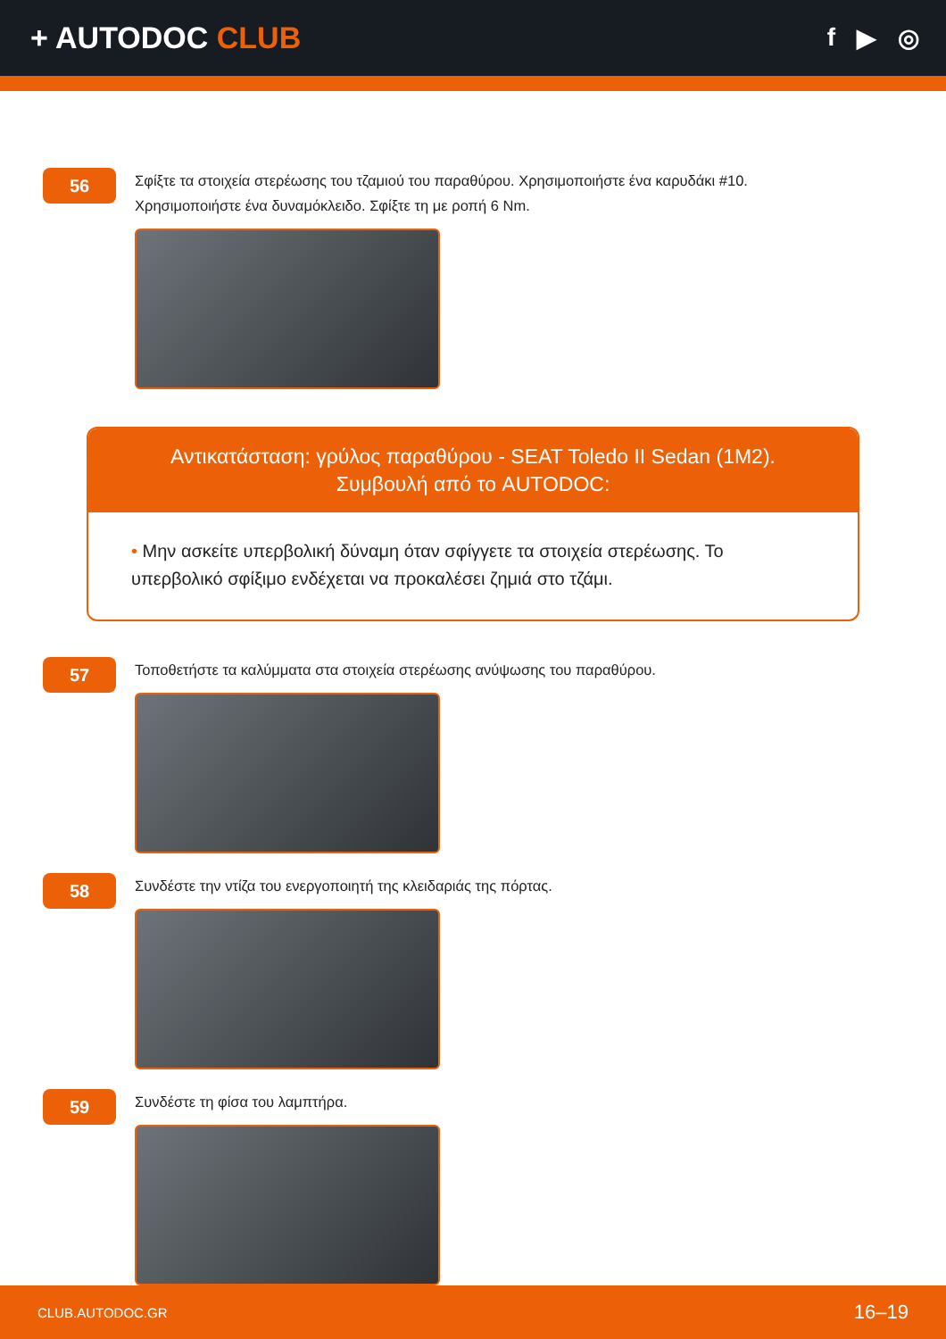+ AUTODOC CLUB
f ▶ ◎
56
Σφίξτε τα στοιχεία στερέωσης του τζαμιού του παραθύρου. Χρησιμοποιήστε ένα καρυδάκι #10.
Χρησιμοποιήστε ένα δυναμόκλειδο. Σφίξτε τη με ροπή 6 Nm.
Αντικατάσταση: γρύλος παραθύρου - SEAT Toledo II Sedan (1M2).
Συμβουλή από το AUTODOC:
• Μην ασκείτε υπερβολική δύναμη όταν σφίγγετε τα στοιχεία στερέωσης. Το υπερβολικό σφίξιμο ενδέχεται να προκαλέσει ζημιά στο τζάμι.
57
Τοποθετήστε τα καλύμματα στα στοιχεία στερέωσης ανύψωσης του παραθύρου.
58
Συνδέστε την ντίζα του ενεργοποιητή της κλειδαριάς της πόρτας.
59
Συνδέστε τη φίσα του λαμπτήρα.
CLUB.AUTODOC.GR 16–19